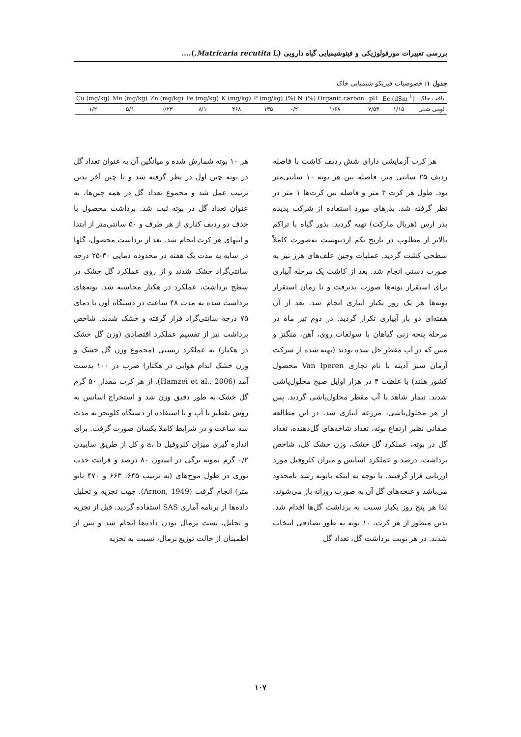بررسی تغییرات مورفولوژیکی و فیتوشیمیایی گیاه دارویی (Matricaria recutita L.)....
جدول ۱: خصوصیات فیزیکو شیمیایی خاک
| بافت خاک | Ec (dSm<sup>-1</sup>) | pH | Organic carbon (%) | N (%) | P (mg/kg) | K (mg/kg) | Fe (mg/kg) | Zn (mg/kg) | Mn (mg/kg) | Cu (mg/kg) |
| --- | --- | --- | --- | --- | --- | --- | --- | --- | --- | --- |
| لومی شنی | ۱/۱۵ | ۷/۵۳ | ۱/۶۸ | ۰/۲ | ۱۳۵ | ۴۶۸ | ۸/۱ | ۰/۲۳ | ۵/۱ | ۱/۲ |
هر کرت آزمایشی دارای شش ردیف کاشت با فاصله ردیف ۲۵ سانتی متر، فاصله بین هر بوته ۱۰ سانتی‌متر بود. طول هر کرت ۲ متر و فاصله بین کرت‌ها ۱ متر در نظر گرفته شد. بذرهای مورد استفاده از شرکت پدیده بذر ارس (هربال مارکت) تهیه گردید. بذور گیاه با تراکم بالاتر از مطلوب در تاریخ یکم اردیبهشت به‌صورت کاملاً سطحی کشت گردید. عملیات وجین علف‌های هرز نیز به صورت دستی انجام شد. بعد از کاشت یک مرحله آبیاری برای استقرار بوته‌ها صورت پذیرفت و تا زمان استقرار بوته‌ها هر یک روز یکبار آبیاری انجام شد. بعد از آن هفته‌ای دو بار آبیاری تکرار گردید. در دوم تیر ماه در مرحله پنجه زنی گیاهان با سولفات روی، آهن، منگنز و مس که در آب مقطر حل شده بودند (تهیه شده از شرکت آرمان سبز آدینه با نام تجاری Van Iperen محصول کشور هلند) با غلظت ۴ در هزار اوایل صبح محلول‌پاشی شدند. تیمار شاهد با آب مقطر محلول‌پاشی گردید. پس از هر محلول‌پاشی، مزرعه آبیاری شد. در این مطالعه صفاتی نظیر ارتفاع بوته، تعداد شاخه‌های گل‌دهنده، تعداد گل در بوته، عملکرد گل خشک، وزن خشک کل، شاخص برداشت، درصد و عملکرد اسانس و میزان کلروفیل مورد ارزیابی قرار گرفتند. با توجه به اینکه بابونه رشد نامحدود می‌باشد و غنچه‌های گل آن به صورت روزانه باز می‌شوند، لذا هر پنج روز یکبار نسبت به برداشت گل‌ها اقدام شد. بدین منظور از هر کرت، ۱۰ بوته به طور تصادفی انتخاب شدند. در هر نوبت برداشت گل، تعداد گل
هر ۱۰ بوته شمارش شده و میانگین آن به عنوان تعداد گل در بوته چین اول در نظر گرفته شد و تا چین آخر بدین ترتیب عمل شد و مجموع تعداد گل در همه چین‌ها، به عنوان تعداد گل در بوته ثبت شد. برداشت محصول با حذف دو ردیف کناری از هر طرف و ۵۰ سانتی‌متر از ابتدا و انتهای هر کرت انجام شد. بعد از برداشت محصول، گلها در سایه به مدت یک هفته در محدوده دمایی ۳۰-۲۵ درجه سانتی‌گراد خشک شدند و از روی عملکرد گل خشک در سطح برداشت، عملکرد در هکتار محاسبه شد. بوته‌های برداشت شده به مدت ۴۸ ساعت در دستگاه آون با دمای ۷۵ درجه سانتی‌گراد قرار گرفته و خشک شدند. شاخص برداشت نیز از تقسیم عملکرد اقتصادی (وزن گل خشک در هکتار) به عملکرد زیستی (مجموع وزن گل خشک و وزن خشک اندام هوایی در هکتار) ضرب در ۱۰۰ بدست آمد (Hamzei et al., 2006). از هر کرت مقدار ۵۰ گرم گل خشک به طور دقیق وزن شد و استخراج اسانس به روش تقطیر با آب و با استفاده از دستگاه کلونجر به مدت سه ساعت و در شرایط کاملا یکسان صورت گرفت. برای اندازه گیری میزان کلروفیل a، b و کل از طریق ساییدن ۰/۲ گرم نمونه برگی در استون ۸۰ درصد و قرائت جذب نوری در طول موج‌های (به ترتیب ۶۴۵، ۶۶۳ و ۴۷۰ نانو متر) انجام گرفت (Arnon, 1949). جهت تجزیه و تحلیل داده‌ها از برنامه آماری SAS استفاده گردید. قبل از تجزیه و تحلیل، تست نرمال بودن داده‌ها انجام شد و پس از اطمینان از حالت توزیع نرمال، نسبت به تجزیه
۱۰۷